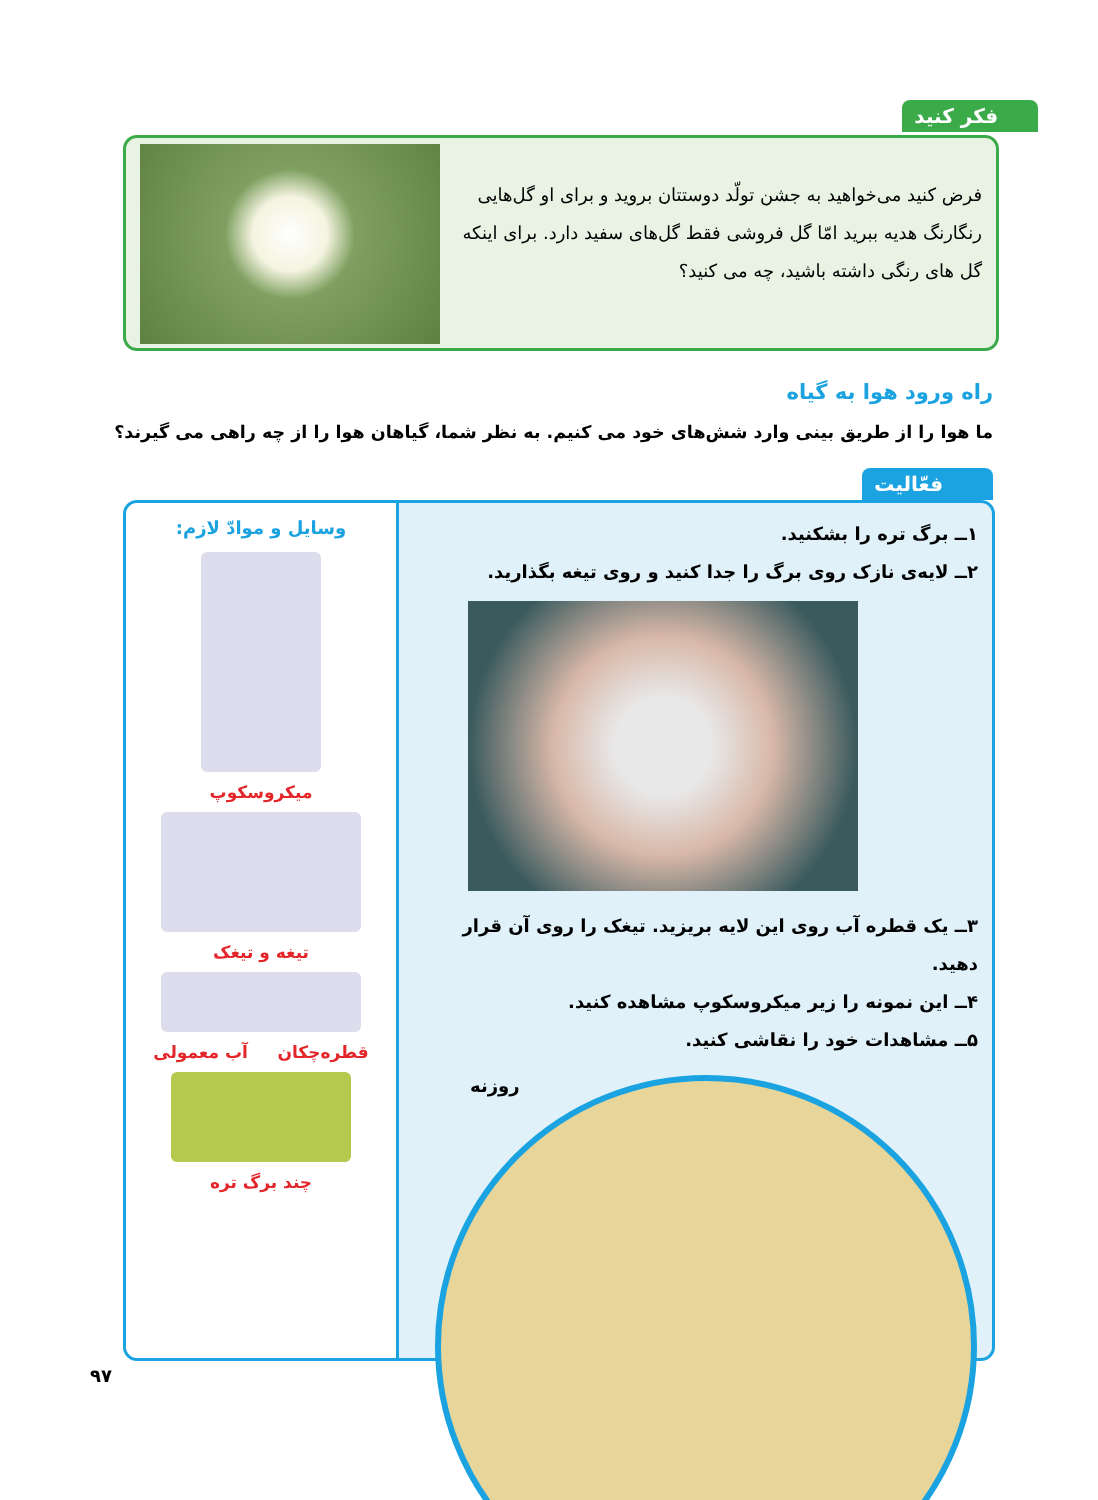فکر کنید
فرض کنید می‌خواهید به جشن تولّد دوستتان بروید و برای او گل‌هایی رنگارنگ هدیه ببرید امّا گل فروشی فقط گل‌های سفید دارد. برای اینکه گل های رنگی داشته باشید، چه می کنید؟
راه ورود هوا به گیاه
ما هوا را از طریق بینی وارد شش‌های خود می کنیم. به نظر شما، گیاهان هوا را از چه راهی می گیرند؟
فعّالیت
۱ــ برگ تره را بشکنید.
۲ــ لایه‌ی نازک روی برگ را جدا کنید و روی تیغه بگذارید.
۳ــ یک قطره آب روی این لایه بریزید. تیغک را روی آن قرار دهید.
۴ــ این نمونه را زیر میکروسکوپ مشاهده کنید.
۵ــ مشاهدات خود را نقاشی کنید.
وسایل و موادّ لازم:
میکروسکوپ
تیغه و تیغک
قطره‌چکان آب معمولی
چند برگ تره
روزنه
۹۷